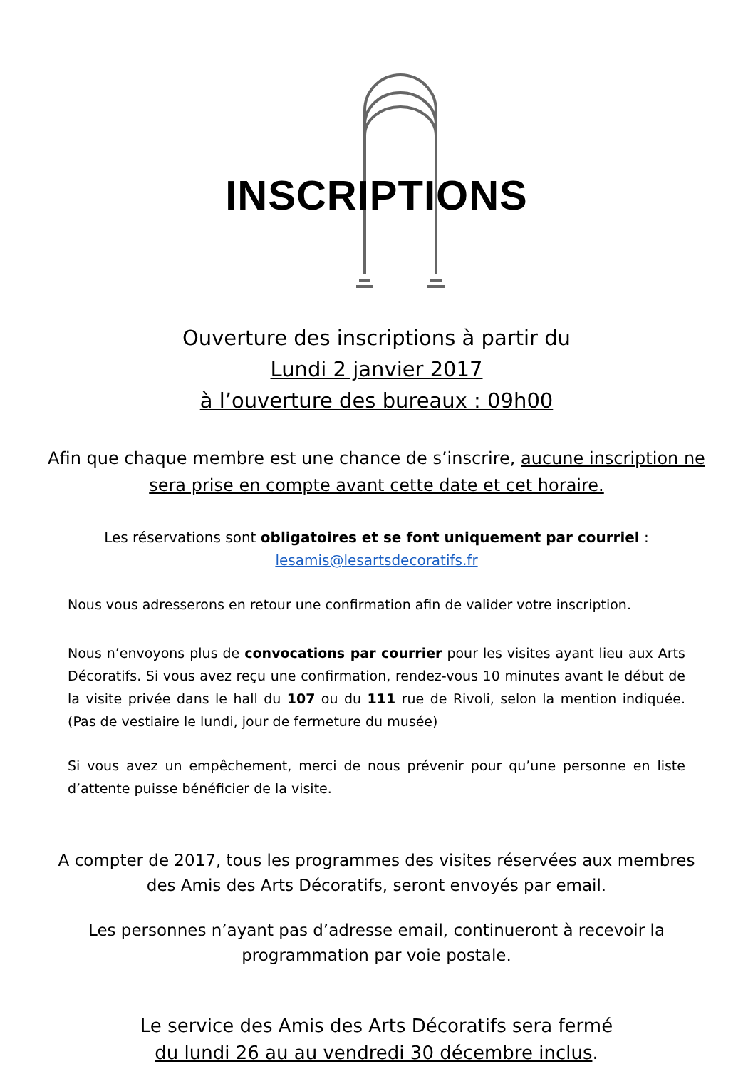INSCRIPTIONS
Ouverture des inscriptions à partir du
Lundi 2 janvier 2017
à l’ouverture des bureaux : 09h00
Afin que chaque membre est une chance de s’inscrire, aucune inscription ne sera prise en compte avant cette date et cet horaire.
Les réservations sont obligatoires et se font uniquement par courriel :
lesamis@lesartsdecoratifs.fr
Nous vous adresserons en retour une confirmation afin de valider votre inscription.
Nous n’envoyons plus de convocations par courrier pour les visites ayant lieu aux Arts Décoratifs. Si vous avez reçu une confirmation, rendez-vous 10 minutes avant le début de la visite privée dans le hall du 107 ou du 111 rue de Rivoli, selon la mention indiquée. (Pas de vestiaire le lundi, jour de fermeture du musée)
Si vous avez un empêchement, merci de nous prévenir pour qu’une personne en liste d’attente puisse bénéficier de la visite.
A compter de 2017, tous les programmes des visites réservées aux membres des Amis des Arts Décoratifs, seront envoyés par email.
Les personnes n’ayant pas d’adresse email, continueront à recevoir la programmation par voie postale.
Le service des Amis des Arts Décoratifs sera fermé
du lundi 26 au au vendredi 30 décembre inclus.